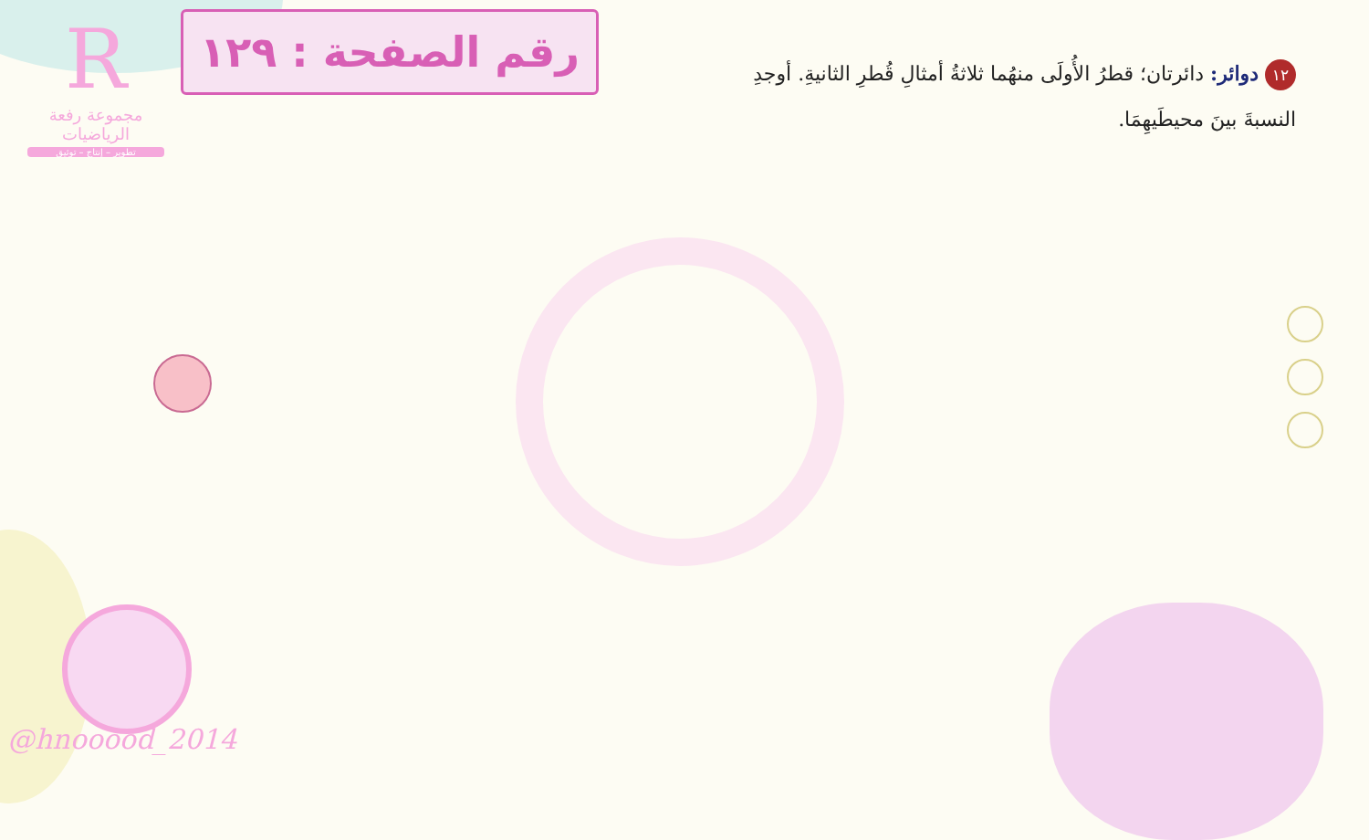R
مجموعة رفعة الرياضيات
تطوير – إنتاج – توثيق
رقم الصفحة : ١٢٩
١٢ دوائر: دائرتان؛ قطرُ الأُولَى منهُما ثلاثةُ أمثالِ قُطرِ الثانيةِ. أوجدِ النسبةَ بينَ محيطَيهِمَا.
@hnooood_2014